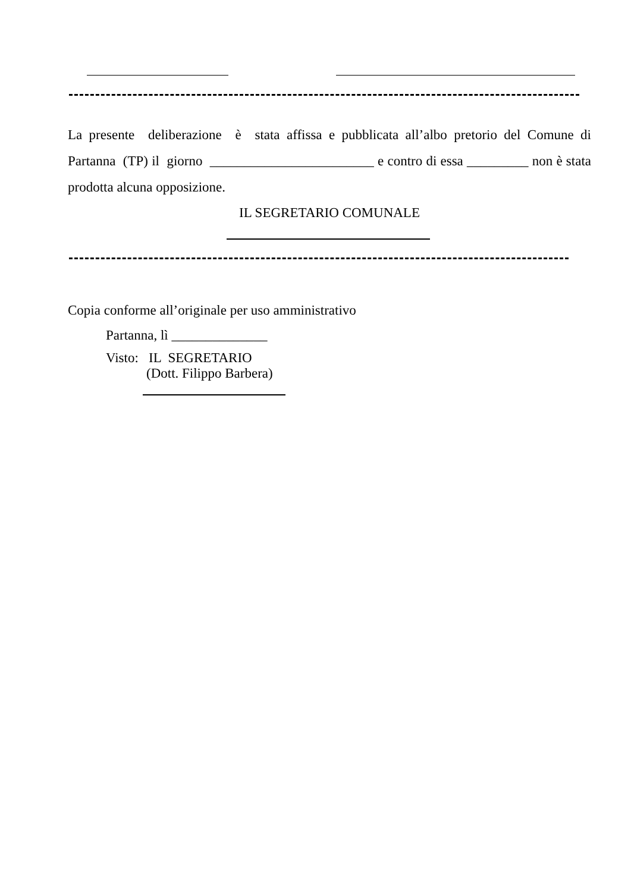La presente deliberazione è stata affissa e pubblicata all’albo pretorio del Comune di Partanna (TP) il giorno ________________________ e contro di essa _________ non è stata prodotta alcuna opposizione.
IL SEGRETARIO COMUNALE
Copia conforme all’originale per uso amministrativo
Partanna, lì ______________
Visto: IL SEGRETARIO
(Dott. Filippo Barbera)